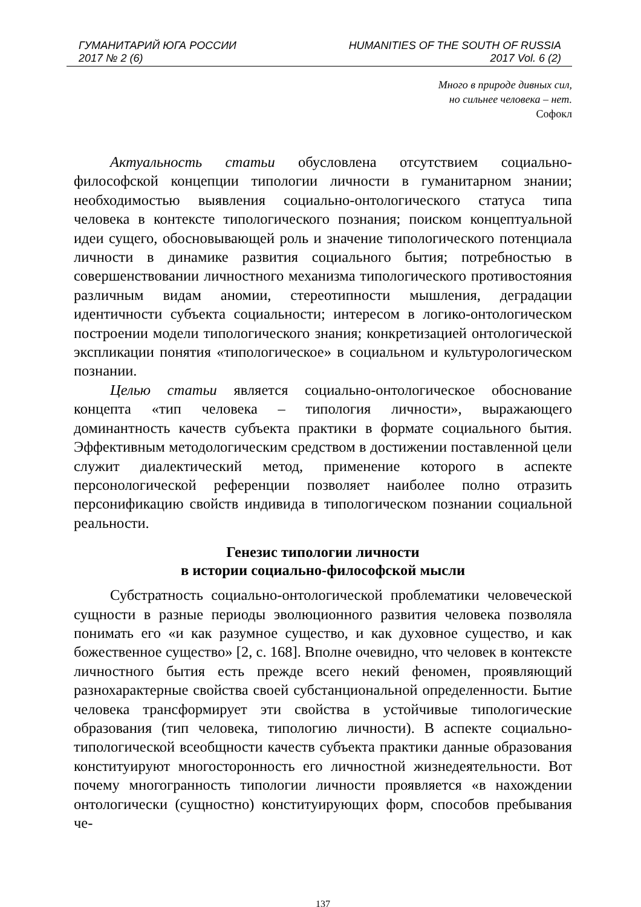ГУМАНИТАРИЙ ЮГА РОССИИ
2017 № 2 (6)
HUMANITIES OF THE SOUTH OF RUSSIA
2017 Vol. 6 (2)
Много в природе дивных сил,
но сильнее человека – нет.
Софокл
Актуальность статьи обусловлена отсутствием социально-философской концепции типологии личности в гуманитарном знании; необходимостью выявления социально-онтологического статуса типа человека в контексте типологического познания; поиском концептуальной идеи сущего, обосновывающей роль и значение типологического потенциала личности в динамике развития социального бытия; потребностью в совершенствовании личностного механизма типологического противостояния различным видам аномии, стереотипности мышления, деградации идентичности субъекта социальности; интересом в логико-онтологическом построении модели типологического знания; конкретизацией онтологической экспликации понятия «типологическое» в социальном и культурологическом познании.
Целью статьи является социально-онтологическое обоснование концепта «тип человека – типология личности», выражающего доминантность качеств субъекта практики в формате социального бытия. Эффективным методологическим средством в достижении поставленной цели служит диалектический метод, применение которого в аспекте персонологической референции позволяет наиболее полно отразить персонификацию свойств индивида в типологическом познании социальной реальности.
Генезис типологии личности
в истории социально-философской мысли
Субстратность социально-онтологической проблематики человеческой сущности в разные периоды эволюционного развития человека позволяла понимать его «и как разумное существо, и как духовное существо, и как божественное существо» [2, с. 168]. Вполне очевидно, что человек в контексте личностного бытия есть прежде всего некий феномен, проявляющий разнохарактерные свойства своей субстанциональной определенности. Бытие человека трансформирует эти свойства в устойчивые типологические образования (тип человека, типологию личности). В аспекте социально-типологической всеобщности качеств субъекта практики данные образования конституируют многосторонность его личностной жизнедеятельности. Вот почему многогранность типологии личности проявляется «в нахождении онтологически (сущностно) конституирующих форм, способов пребывания че-
137